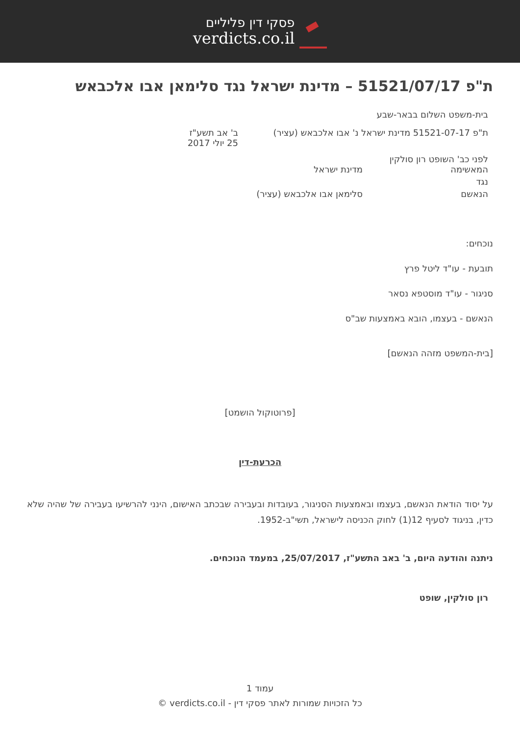פסקי דין פליליים
verdicts.co.il
ת"פ 51521/07/17 – מדינת ישראל נגד סלימאן אבו אלכבאש
בית-משפט השלום בבאר-שבע
ת"פ 51521-07-17 מדינת ישראל נ' אבו אלכבאש (עציר)
ב' אב תשע"ז
25 יולי 2017
לפני כב' השופט רון סולקין
המאשימה מדינת ישראל
נגד
הנאשם סלימאן אבו אלכבאש (עציר)
נוכחים:
תובעת - עו"ד ליטל פרץ
סניגור - עו"ד מוסטפא נסאר
הנאשם - בעצמו, הובא באמצעות שב"ס
[בית-המשפט מזהה הנאשם]
[פרוטוקול הושמט]
הכרעת-דין
על יסוד הודאת הנאשם, בעצמו ובאמצעות הסניגור, בעובדות ובעבירה שבכתב האישום, הינני להרשיעו בעבירה של שהיה שלא כדין, בניגוד לסעיף 12(1) לחוק הכניסה לישראל, תשי"ב-1952.
ניתנה והודעה היום, ב' באב התשע"ז, 25/07/2017, במעמד הנוכחים.
רון סולקין, שופט
עמוד 1
כל הזכויות שמורות לאתר פסקי דין - verdicts.co.il ©